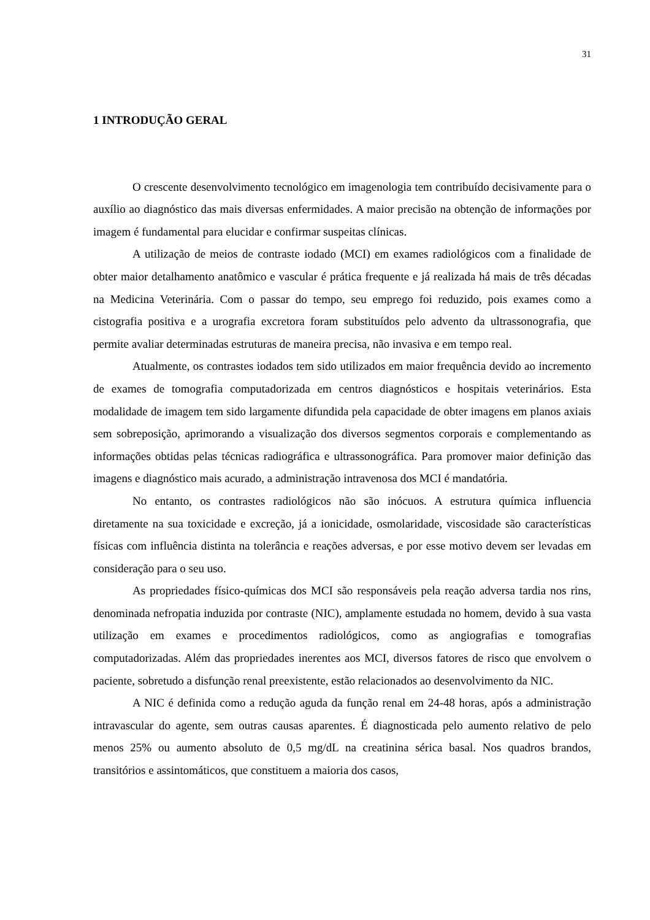31
1 INTRODUÇÃO GERAL
O crescente desenvolvimento tecnológico em imagenologia tem contribuído decisivamente para o auxílio ao diagnóstico das mais diversas enfermidades. A maior precisão na obtenção de informações por imagem é fundamental para elucidar e confirmar suspeitas clínicas.
A utilização de meios de contraste iodado (MCI) em exames radiológicos com a finalidade de obter maior detalhamento anatômico e vascular é prática frequente e já realizada há mais de três décadas na Medicina Veterinária. Com o passar do tempo, seu emprego foi reduzido, pois exames como a cistografia positiva e a urografia excretora foram substituídos pelo advento da ultrassonografia, que permite avaliar determinadas estruturas de maneira precisa, não invasiva e em tempo real.
Atualmente, os contrastes iodados tem sido utilizados em maior frequência devido ao incremento de exames de tomografia computadorizada em centros diagnósticos e hospitais veterinários. Esta modalidade de imagem tem sido largamente difundida pela capacidade de obter imagens em planos axiais sem sobreposição, aprimorando a visualização dos diversos segmentos corporais e complementando as informações obtidas pelas técnicas radiográfica e ultrassonográfica. Para promover maior definição das imagens e diagnóstico mais acurado, a administração intravenosa dos MCI é mandatória.
No entanto, os contrastes radiológicos não são inócuos. A estrutura química influencia diretamente na sua toxicidade e excreção, já a ionicidade, osmolaridade, viscosidade são características físicas com influência distinta na tolerância e reações adversas, e por esse motivo devem ser levadas em consideração para o seu uso.
As propriedades físico-químicas dos MCI são responsáveis pela reação adversa tardia nos rins, denominada nefropatia induzida por contraste (NIC), amplamente estudada no homem, devido à sua vasta utilização em exames e procedimentos radiológicos, como as angiografias e tomografias computadorizadas. Além das propriedades inerentes aos MCI, diversos fatores de risco que envolvem o paciente, sobretudo a disfunção renal preexistente, estão relacionados ao desenvolvimento da NIC.
A NIC é definida como a redução aguda da função renal em 24-48 horas, após a administração intravascular do agente, sem outras causas aparentes. É diagnosticada pelo aumento relativo de pelo menos 25% ou aumento absoluto de 0,5 mg/dL na creatinina sérica basal. Nos quadros brandos, transitórios e assintomáticos, que constituem a maioria dos casos,